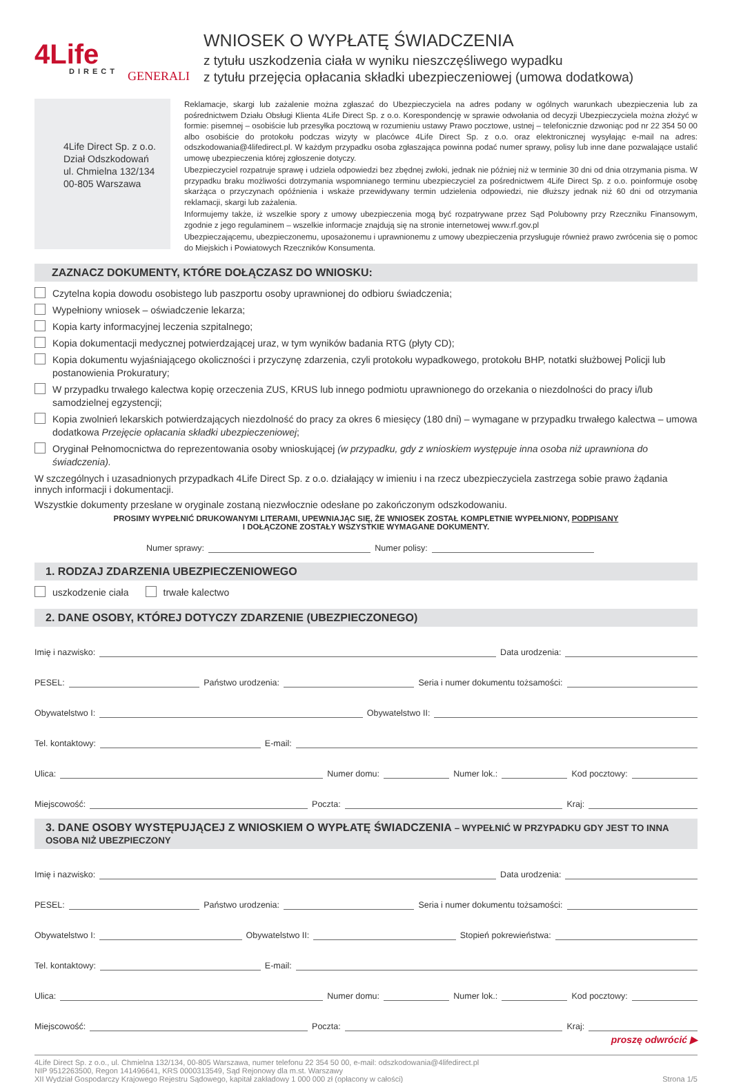4Life
DIRECT
GENERALI
WNIOSEK O WYPŁATĘ ŚWIADCZENIA
z tytułu uszkodzenia ciała w wyniku nieszczęśliwego wypadku
z tytułu przejęcia opłacania składki ubezpieczeniowej (umowa dodatkowa)
4Life Direct Sp. z o.o.
Dział Odszkodowań
ul. Chmielna 132/134
00-805 Warszawa
Reklamacje, skargi lub zażalenie można zgłaszać do Ubezpieczyciela na adres podany w ogólnych warunkach ubezpieczenia lub za pośrednictwem Działu Obsługi Klienta 4Life Direct Sp. z o.o. Korespondencję w sprawie odwołania od decyzji Ubezpieczyciela można złożyć w formie: pisemnej – osobiście lub przesyłka pocztową w rozumieniu ustawy Prawo pocztowe, ustnej – telefonicznie dzwoniąc pod nr 22 354 50 00 albo osobiście do protokołu podczas wizyty w placówce 4Life Direct Sp. z o.o. oraz elektronicznej wysyłając e-mail na adres: odszkodowania@4lifedirect.pl. W każdym przypadku osoba zgłaszająca powinna podać numer sprawy, polisy lub inne dane pozwalające ustalić umowę ubezpieczenia której zgłoszenie dotyczy.
Ubezpieczyciel rozpatruje sprawę i udziela odpowiedzi bez zbędnej zwłoki, jednak nie później niż w terminie 30 dni od dnia otrzymania pisma. W przypadku braku możliwości dotrzymania wspomnianego terminu ubezpieczyciel za pośrednictwem 4Life Direct Sp. z o.o. poinformuje osobę skarżąca o przyczynach opóźnienia i wskaże przewidywany termin udzielenia odpowiedzi, nie dłuższy jednak niż 60 dni od otrzymania reklamacji, skargi lub zażalenia.
Informujemy także, iż wszelkie spory z umowy ubezpieczenia mogą być rozpatrywane przez Sąd Polubowny przy Rzeczniku Finansowym, zgodnie z jego regulaminem – wszelkie informacje znajdują się na stronie internetowej www.rf.gov.pl
Ubezpieczającemu, ubezpieczonemu, uposażonemu i uprawnionemu z umowy ubezpieczenia przysługuje również prawo zwrócenia się o pomoc do Miejskich i Powiatowych Rzeczników Konsumenta.
ZAZNACZ DOKUMENTY, KTÓRE DOŁĄCZASZ DO WNIOSKU:
Czytelna kopia dowodu osobistego lub paszportu osoby uprawnionej do odbioru świadczenia;
Wypełniony wniosek – oświadczenie lekarza;
Kopia karty informacyjnej leczenia szpitalnego;
Kopia dokumentacji medycznej potwierdzającej uraz, w tym wyników badania RTG (płyty CD);
Kopia dokumentu wyjaśniającego okoliczności i przyczynę zdarzenia, czyli protokołu wypadkowego, protokołu BHP, notatki służbowej Policji lub postanowienia Prokuratury;
W przypadku trwałego kalectwa kopię orzeczenia ZUS, KRUS lub innego podmiotu uprawnionego do orzekania o niezdolności do pracy i/lub samodzielnej egzystencji;
Kopia zwolnień lekarskich potwierdzających niezdolność do pracy za okres 6 miesięcy (180 dni) – wymagane w przypadku trwałego kalectwa – umowa dodatkowa Przejęcie opłacania składki ubezpieczeniowej;
Oryginał Pełnomocnictwa do reprezentowania osoby wnioskującej (w przypadku, gdy z wnioskiem występuje inna osoba niż uprawniona do świadczenia).
W szczególnych i uzasadnionych przypadkach 4Life Direct Sp. z o.o. działający w imieniu i na rzecz ubezpieczyciela zastrzega sobie prawo żądania innych informacji i dokumentacji.
Wszystkie dokumenty przesłane w oryginale zostaną niezwłocznie odesłane po zakończonym odszkodowaniu.
PROSIMY WYPEŁNIĆ DRUKOWANYMI LITERAMI, UPEWNIAJĄC SIĘ, ŻE WNIOSEK ZOSTAŁ KOMPLETNIE WYPEŁNIONY, PODPISANY
I DOŁĄCZONE ZOSTAŁY WSZYSTKIE WYMAGANE DOKUMENTY.
Numer sprawy: Numer polisy:
1. RODZAJ ZDARZENIA UBEZPIECZENIOWEGO
uszkodzenie ciała trwałe kalectwo
2. DANE OSOBY, KTÓREJ DOTYCZY ZDARZENIE (UBEZPIECZONEGO)
Imię i nazwisko: Data urodzenia:
PESEL: Państwo urodzenia: Seria i numer dokumentu tożsamości:
Obywatelstwo I: Obywatelstwo II:
Tel. kontaktowy: E-mail:
Ulica: Numer domu: Numer lok.: Kod pocztowy:
Miejscowość: Poczta: Kraj:
3. DANE OSOBY WYSTĘPUJĄCEJ Z WNIOSKIEM O WYPŁATĘ ŚWIADCZENIA – WYPEŁNIĆ W PRZYPADKU GDY JEST TO INNA OSOBA NIŻ UBEZPIECZONY
Imię i nazwisko: Data urodzenia:
PESEL: Państwo urodzenia: Seria i numer dokumentu tożsamości:
Obywatelstwo I: Obywatelstwo II: Stopień pokrewieństwa:
Tel. kontaktowy: E-mail:
Ulica: Numer domu: Numer lok.: Kod pocztowy:
Miejscowość: Poczta: Kraj:
proszę odwrócić ▶
4Life Direct Sp. z o.o., ul. Chmielna 132/134, 00-805 Warszawa, numer telefonu 22 354 50 00, e-mail: odszkodowania@4lifedirect.pl
NIP 9512263500, Regon 141496641, KRS 0000313549, Sąd Rejonowy dla m.st. Warszawy
XII Wydział Gospodarczy Krajowego Rejestru Sądowego, kapitał zakładowy 1 000 000 zł (opłacony w całości)
Strona 1/5